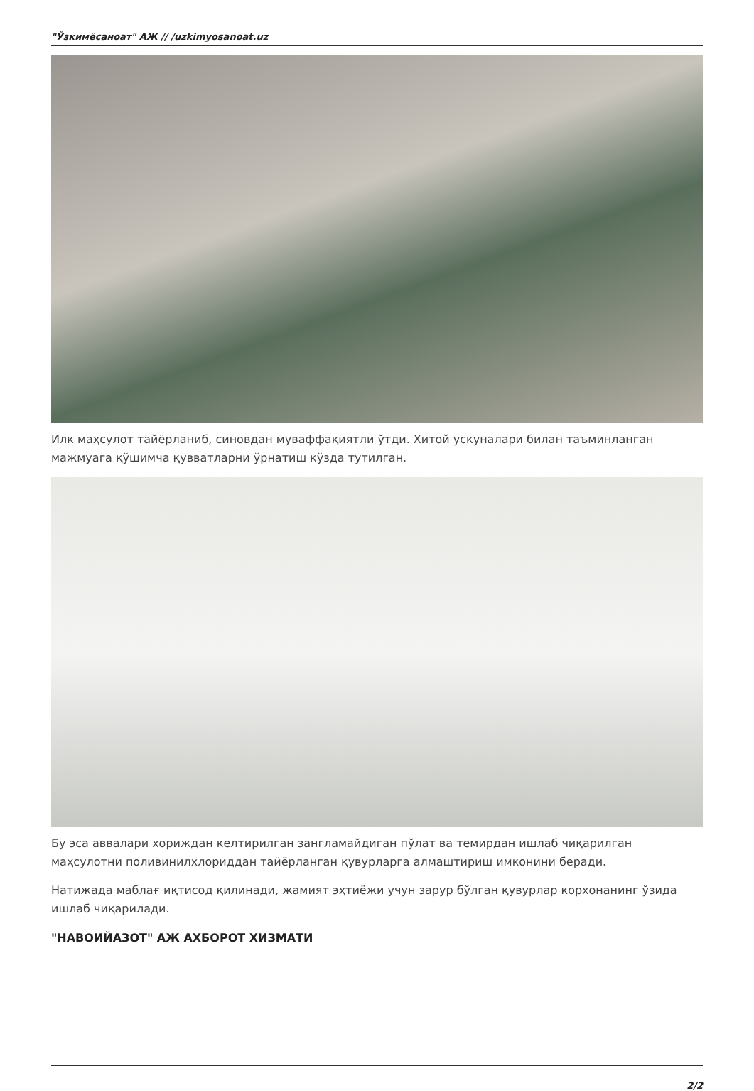"Ўзкимёсаноат" АЖ // /uzkimyosanoat.uz
Илк маҳсулот тайёрланиб, синовдан муваффақиятли ўтди. Хитой ускуналари билан таъминланган мажмуага қўшимча қувватларни ўрнатиш кўзда тутилган.
Бу эса аввалари хориждан келтирилган зангламайдиган пўлат ва темирдан ишлаб чиқарилган маҳсулотни поливинилхлориддан тайёрланган қувурларга алмаштириш имконини беради.
Натижада маблағ иқтисод қилинади, жамият эҳтиёжи учун зарур бўлган қувурлар корхонанинг ўзида ишлаб чиқарилади.
"НАВОИЙАЗОТ" АЖ АХБОРОТ ХИЗМАТИ
2/2